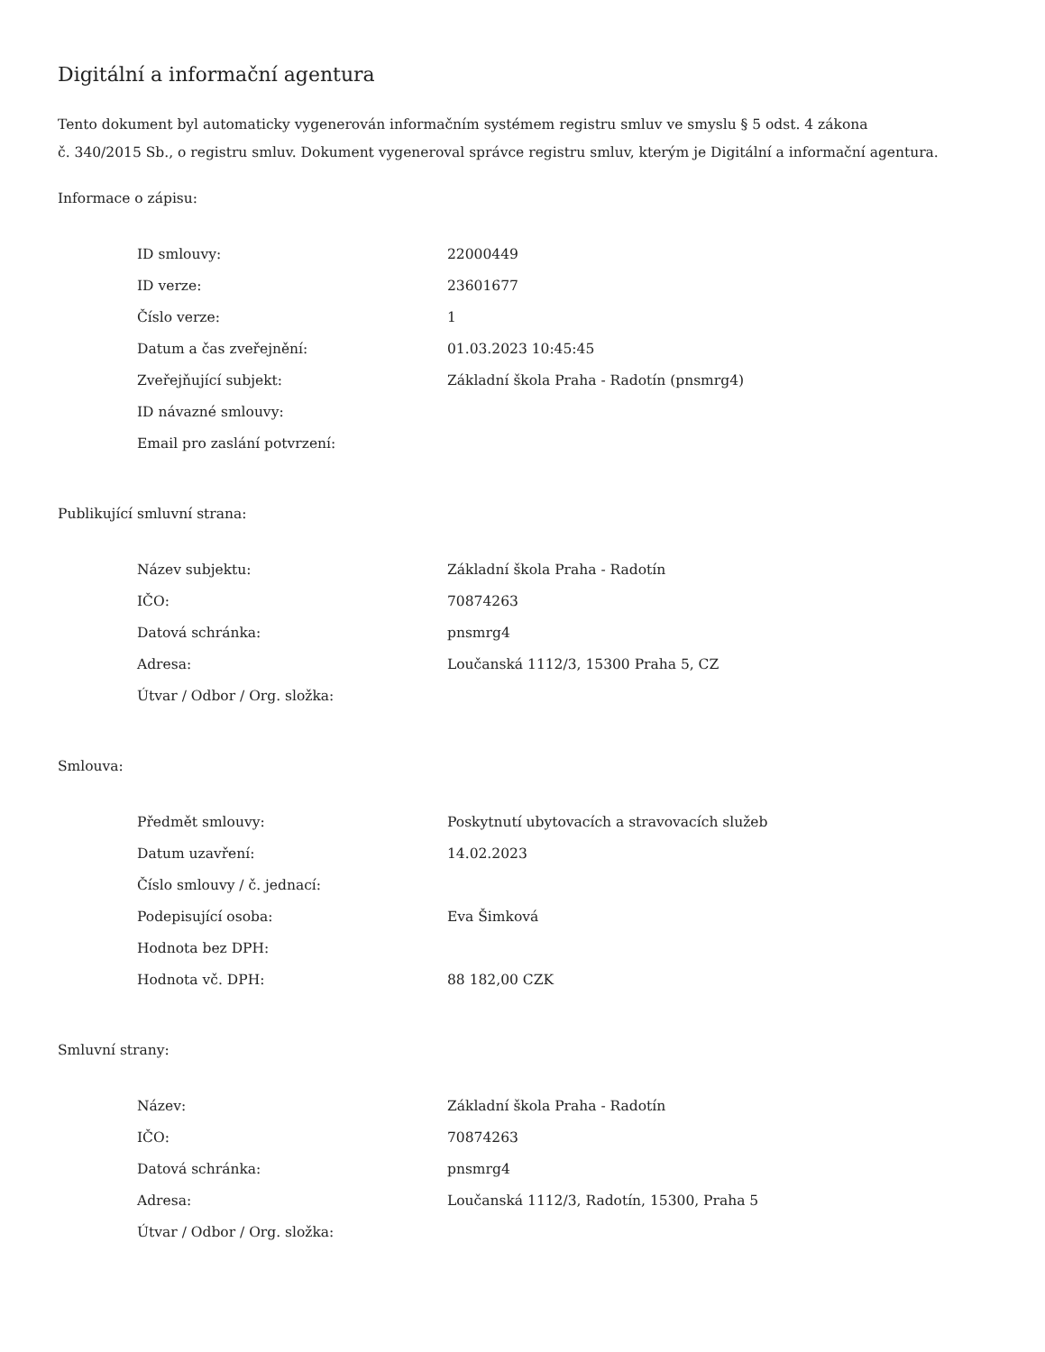Digitální a informační agentura
Tento dokument byl automaticky vygenerován informačním systémem registru smluv ve smyslu § 5 odst. 4 zákona
č. 340/2015 Sb., o registru smluv. Dokument vygeneroval správce registru smluv, kterým je Digitální a informační agentura.
Informace o zápisu:
| ID smlouvy: | 22000449 |
| ID verze: | 23601677 |
| Číslo verze: | 1 |
| Datum a čas zveřejnění: | 01.03.2023 10:45:45 |
| Zveřejňující subjekt: | Základní škola Praha - Radotín (pnsmrg4) |
| ID návazné smlouvy: | |
| Email pro zaslání potvrzení: | |
Publikující smluvní strana:
| Název subjektu: | Základní škola Praha - Radotín |
| IČO: | 70874263 |
| Datová schránka: | pnsmrg4 |
| Adresa: | Loučanská 1112/3, 15300 Praha 5, CZ |
| Útvar / Odbor / Org. složka: | |
Smlouva:
| Předmět smlouvy: | Poskytnutí ubytovacích a stravovacích služeb |
| Datum uzavření: | 14.02.2023 |
| Číslo smlouvy / č. jednací: | |
| Podepisující osoba: | Eva Šimková |
| Hodnota bez DPH: | |
| Hodnota vč. DPH: | 88 182,00 CZK |
Smluvní strany:
| Název: | Základní škola Praha - Radotín |
| IČO: | 70874263 |
| Datová schránka: | pnsmrg4 |
| Adresa: | Loučanská 1112/3, Radotín, 15300, Praha 5 |
| Útvar / Odbor / Org. složka: | |